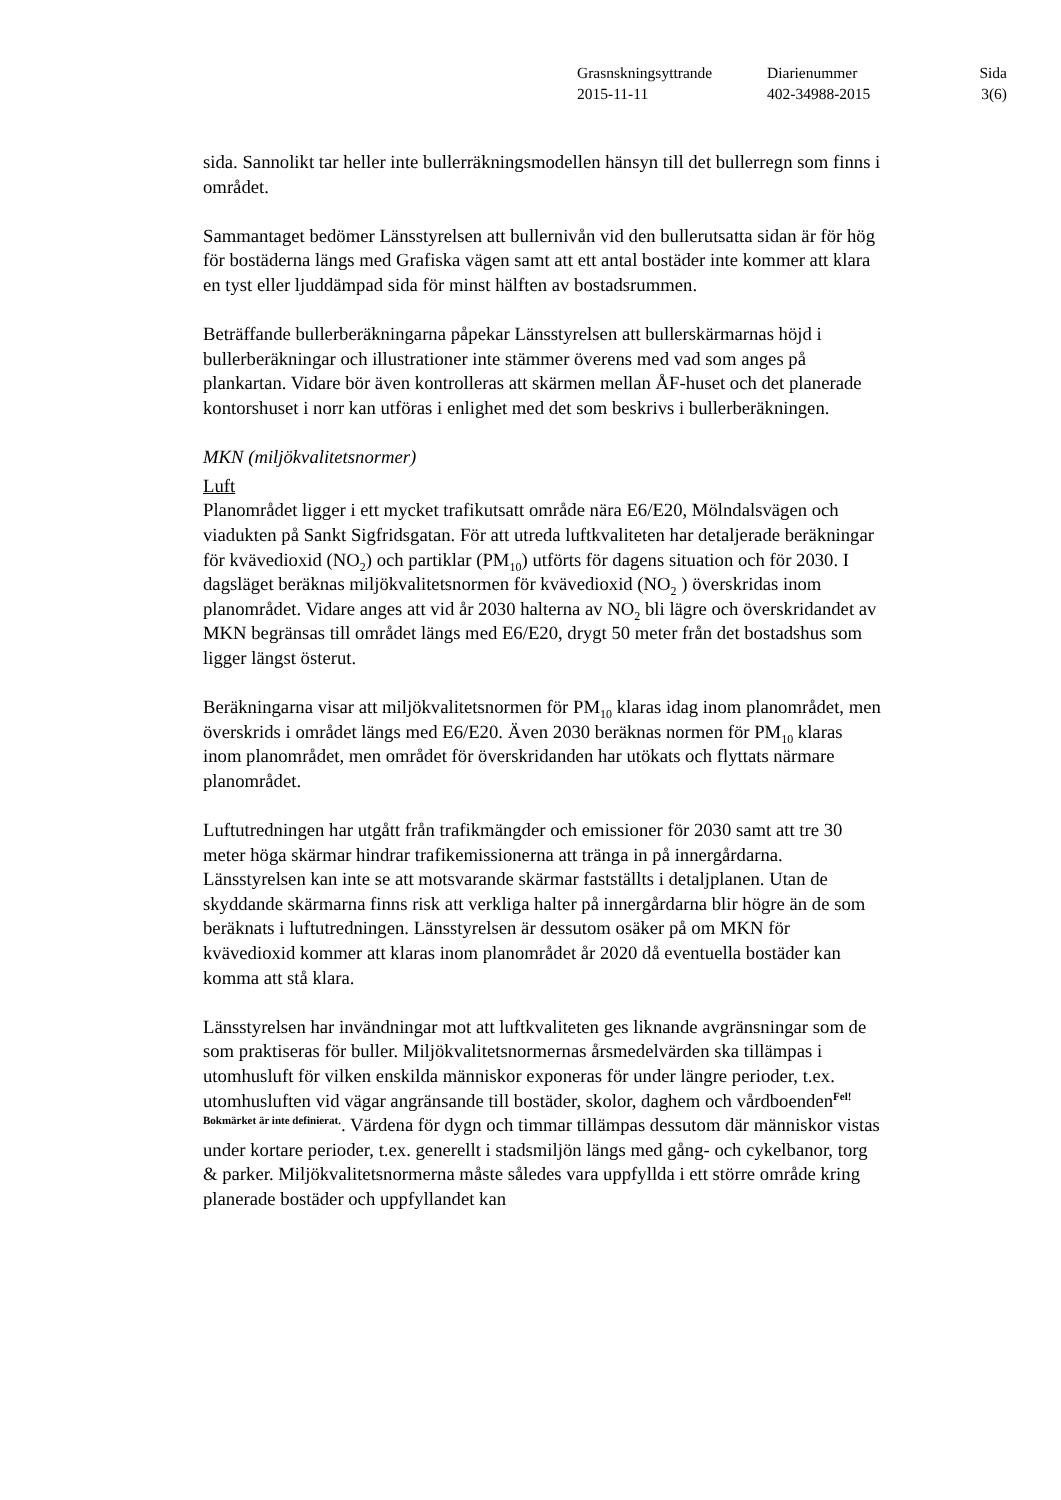| Grasnskningsyttrande | Diarienummer | Sida |
| 2015-11-11 | 402-34988-2015 | 3(6) |
sida. Sannolikt tar heller inte bullerräkningsmodellen hänsyn till det bullerregn som finns i området.
Sammantaget bedömer Länsstyrelsen att bullernivån vid den bullerutsatta sidan är för hög för bostäderna längs med Grafiska vägen samt att ett antal bostäder inte kommer att klara en tyst eller ljuddämpad sida för minst hälften av bostadsrummen.
Beträffande bullerberäkningarna påpekar Länsstyrelsen att bullerskärmarnas höjd i bullerberäkningar och illustrationer inte stämmer överens med vad som anges på plankartan. Vidare bör även kontrolleras att skärmen mellan ÅF-huset och det planerade kontorshuset i norr kan utföras i enlighet med det som beskrivs i bullerberäkningen.
MKN (miljökvalitetsnormer)
Luft
Planområdet ligger i ett mycket trafikutsatt område nära E6/E20, Mölndalsvägen och viadukten på Sankt Sigfridsgatan. För att utreda luftkvaliteten har detaljerade beräkningar för kvävedioxid (NO<sub>2</sub>) och partiklar (PM<sub>10</sub>) utförts för dagens situation och för 2030. I dagsläget beräknas miljökvalitetsnormen för kvävedioxid (NO<sub>2</sub> ) överskridas inom planområdet. Vidare anges att vid år 2030 halterna av NO<sub>2</sub> bli lägre och överskridandet av MKN begränsas till området längs med E6/E20, drygt 50 meter från det bostadshus som ligger längst österut.
Beräkningarna visar att miljökvalitetsnormen för PM<sub>10</sub> klaras idag inom planområdet, men överskrids i området längs med E6/E20. Även 2030 beräknas normen för PM<sub>10</sub> klaras inom planområdet, men området för överskridanden har utökats och flyttats närmare planområdet.
Luftutredningen har utgått från trafikmängder och emissioner för 2030 samt att tre 30 meter höga skärmar hindrar trafikemissionerna att tränga in på innergårdarna. Länsstyrelsen kan inte se att motsvarande skärmar fastställts i detaljplanen. Utan de skyddande skärmarna finns risk att verkliga halter på innergårdarna blir högre än de som beräknats i luftutredningen. Länsstyrelsen är dessutom osäker på om MKN för kvävedioxid kommer att klaras inom planområdet år 2020 då eventuella bostäder kan komma att stå klara.
Länsstyrelsen har invändningar mot att luftkvaliteten ges liknande avgränsningar som de som praktiseras för buller. Miljökvalitetsnormernas årsmedelvärden ska tillämpas i utomhusluft för vilken enskilda människor exponeras för under längre perioder, t.ex. utomhusluften vid vägar angränsande till bostäder, skolor, daghem och vårdboenden<sup>Fel! Bokmärket är inte definierat.</sup>. Värdena för dygn och timmar tillämpas dessutom där människor vistas under kortare perioder, t.ex. generellt i stadsmiljön längs med gång- och cykelbanor, torg & parker. Miljökvalitetsnormerna måste således vara uppfyllda i ett större område kring planerade bostäder och uppfyllandet kan